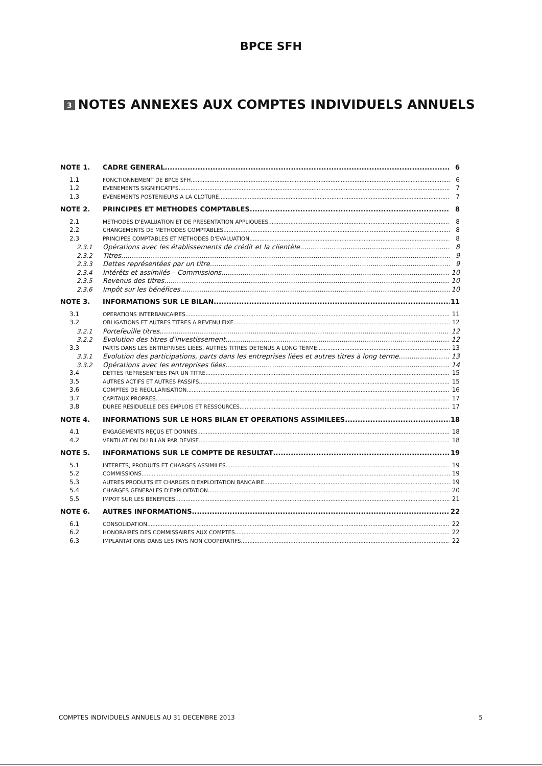BPCE SFH
3 NOTES ANNEXES AUX COMPTES INDIVIDUELS ANNUELS
NOTE 1. CADRE GENERAL 6
1.1 FONCTIONNEMENT DE BPCE SFH 6
1.2 EVENEMENTS SIGNIFICATIFS 7
1.3 EVENEMENTS POSTERIEURS A LA CLOTURE 7
NOTE 2. PRINCIPES ET METHODES COMPTABLES 8
2.1 METHODES D'EVALUATION ET DE PRESENTATION APPLIQUEES 8
2.2 CHANGEMENTS DE METHODES COMPTABLES 8
2.3 PRINCIPES COMPTABLES ET METHODES D'EVALUATION 8
2.3.1 Opérations avec les établissements de crédit et la clientèle 8
2.3.2 Titres 9
2.3.3 Dettes représentées par un titre 9
2.3.4 Intérêts et assimilés – Commissions 10
2.3.5 Revenus des titres 10
2.3.6 Impôt sur les bénéfices 10
NOTE 3. INFORMATIONS SUR LE BILAN 11
3.1 OPERATIONS INTERBANCAIRES 11
3.2 OBLIGATIONS ET AUTRES TITRES A REVENU FIXE 12
3.2.1 Portefeuille titres 12
3.2.2 Evolution des titres d'investissement 12
3.3 PARTS DANS LES ENTREPRISES LIEES, AUTRES TITRES DETENUS A LONG TERME 13
3.3.1 Evolution des participations, parts dans les entreprises liées et autres titres à long terme 13
3.3.2 Opérations avec les entreprises liées 14
3.4 DETTES REPRESENTEES PAR UN TITRE 15
3.5 AUTRES ACTIFS ET AUTRES PASSIFS 15
3.6 COMPTES DE REGULARISATION 16
3.7 CAPITAUX PROPRES 17
3.8 DUREE RESIDUELLE DES EMPLOIS ET RESSOURCES 17
NOTE 4. INFORMATIONS SUR LE HORS BILAN ET OPERATIONS ASSIMILEES 18
4.1 ENGAGEMENTS REÇUS ET DONNES 18
4.2 VENTILATION DU BILAN PAR DEVISE 18
NOTE 5. INFORMATIONS SUR LE COMPTE DE RESULTAT 19
5.1 INTERETS, PRODUITS ET CHARGES ASSIMILES 19
5.2 COMMISSIONS 19
5.3 AUTRES PRODUITS ET CHARGES D'EXPLOITATION BANCAIRE 19
5.4 CHARGES GENERALES D'EXPLOITATION 20
5.5 IMPOT SUR LES BENEFICES 21
NOTE 6. AUTRES INFORMATIONS 22
6.1 CONSOLIDATION 22
6.2 HONORAIRES DES COMMISSAIRES AUX COMPTES 22
6.3 IMPLANTATIONS DANS LES PAYS NON COOPERATIFS 22
COMPTES INDIVIDUELS ANNUELS AU 31 DECEMBRE 2013 5